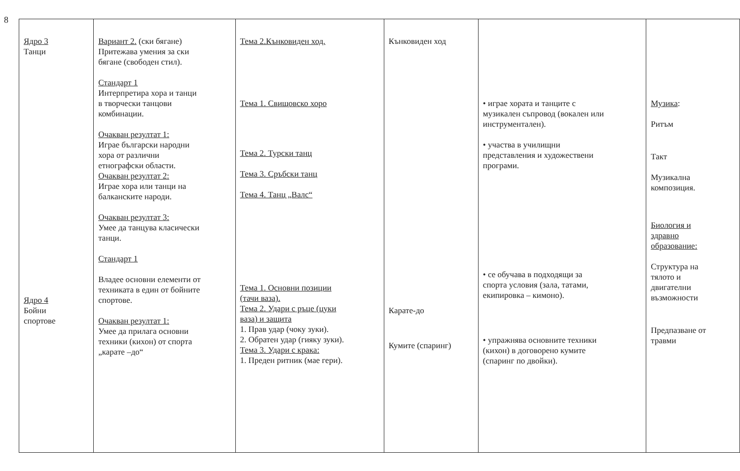8
| Ядро 3 Танци Ядро 4 Бойни спортове | Вариант 2. (ски бягане) Притежава умения за ски бягане (свободен стил). Стандарт 1 Интерпретира хора и танци в творчески танцови комбинации. Очакван резултат 1: Играе български народни хора от различни етнографски области. Очакван резултат 2: Играе хора или танци на балканските народи. Очакван резултат 3: Умее да танцува класически танци. Стандарт 1 Владее основни елементи от техниката в един от бойните спортове. Очакван резултат 1: Умее да прилага основни техники (кихон) от спорта „карате –до“ | Тема 2.Кънковиден ход. Тема 1. Свищовско хоро Тема 2. Турски танц Тема 3. Сръбски танц Тема 4. Танц „Валс“ Тема 1. Основни позиции (тачи ваза). Тема 2. Удари с ръце (цуки ваза) и защита 1. Прав удар (чоку зуки). 2. Обратен удар (гияку зуки). Тема 3. Удари с крака: 1. Преден ритник (мае гери). | Кънковиден ход Карате-до Кумите (спаринг) | • играе хората и танците с музикален съпровод (вокален или инструментален). • участва в училищни представления и художествени програми. • се обучава в подходящи за спорта условия (зала, татами, екипировка – кимоно). • упражнява основните техники (кихон) в договорено кумите (спаринг по двойки). | Музика : Ритъм Такт Музикална композиция. Биология и здравно образование: Структура на тялото и двигателни възможности Предпазване от травми |